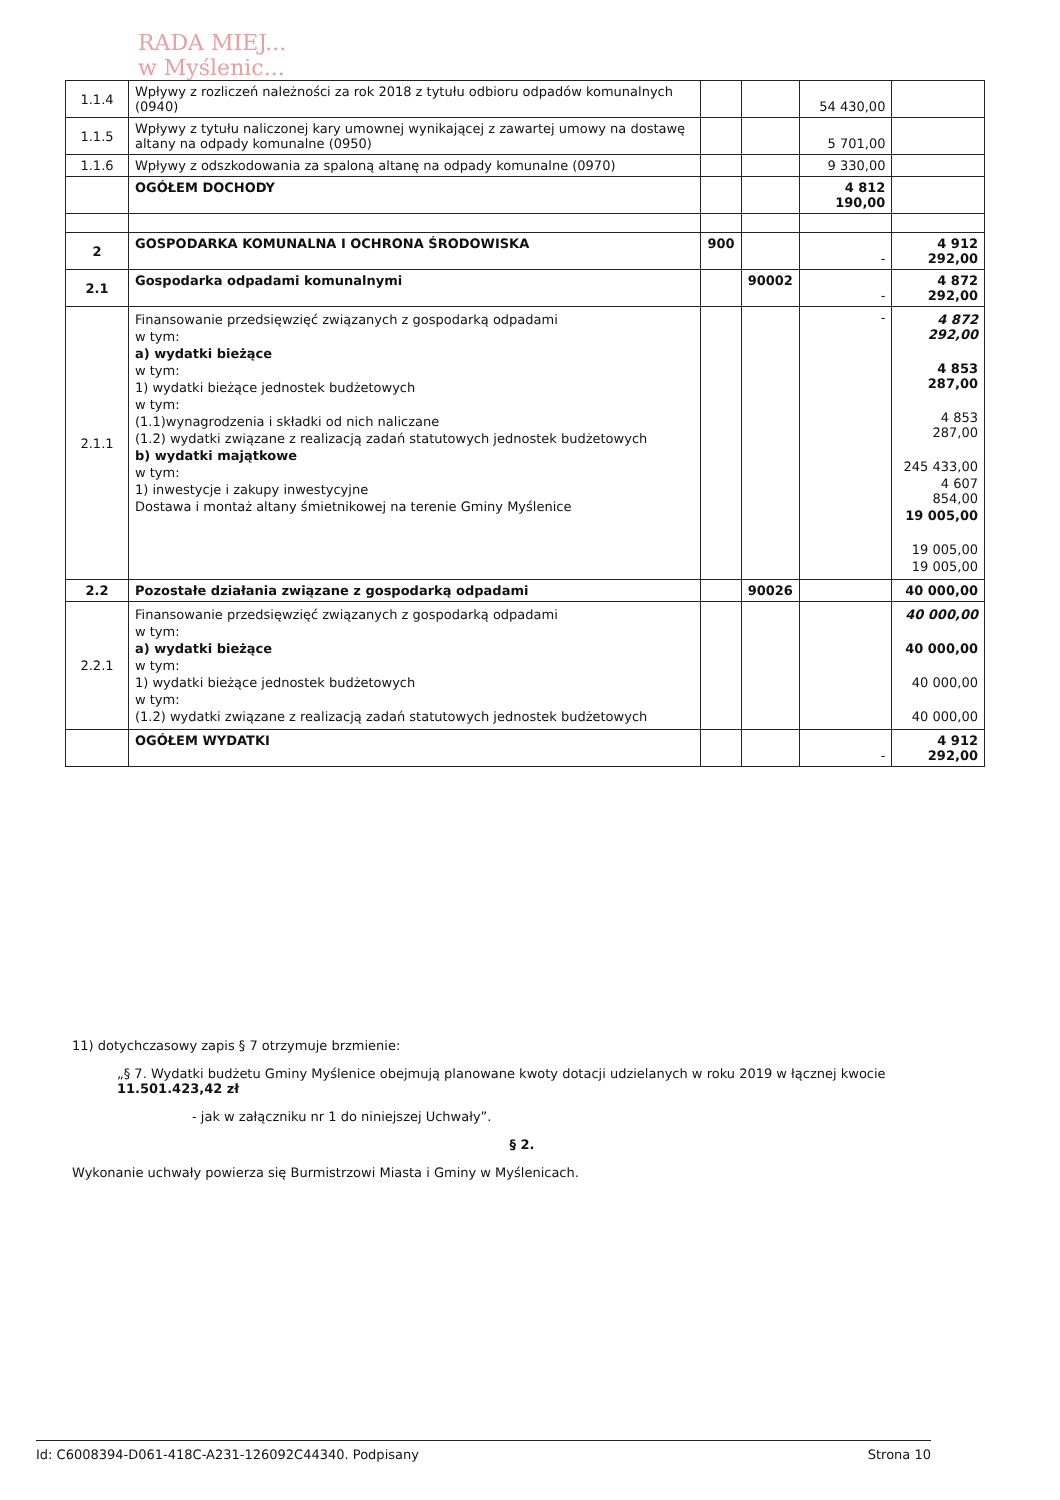RADA MIEJ...
w Myślenic...
| 1.1.4 | Wpływy z rozliczeń należności za rok 2018 z tytułu odbioru odpadów komunalnych (0940) | | | 54 430,00 | |
| 1.1.5 | Wpływy z tytułu naliczonej kary umownej wynikającej z zawartej umowy na dostawę altany na odpady komunalne (0950) | | | 5 701,00 | |
| 1.1.6 | Wpływy z odszkodowania za spaloną altanę na odpady komunalne (0970) | | | 9 330,00 | |
| | OGÓŁEM DOCHODY | | | 4 812 190,00 | |
| 2 | GOSPODARKA KOMUNALNA I OCHRONA ŚRODOWISKA | 900 | | - | 4 912 292,00 |
| 2.1 | Gospodarka odpadami komunalnymi | | 90002 | - | 4 872 292,00 |
| 2.1.1 | Finansowanie przedsięwzięć związanych z gospodarką odpadami w tym: a) wydatki bieżące w tym: 1) wydatki bieżące jednostek budżetowych w tym: (1.1)wynagrodzenia i składki od nich naliczane (1.2) wydatki związane z realizacją zadań statutowych jednostek budżetowych b) wydatki majątkowe w tym: 1) inwestycje i zakupy inwestycyjne Dostawa i montaż altany śmietnikowej na terenie Gminy Myślenice | | | - | 4 872 292,00 4 853 287,00 4 853 287,00 245 433,00 4 607 854,00 19 005,00 19 005,00 19 005,00 |
| 2.2 | Pozostałe działania związane z gospodarką odpadami | | 90026 | | 40 000,00 |
| 2.2.1 | Finansowanie przedsięwzięć związanych z gospodarką odpadami w tym: a) wydatki bieżące w tym: 1) wydatki bieżące jednostek budżetowych w tym: (1.2) wydatki związane z realizacją zadań statutowych jednostek budżetowych | | | | 40 000,00 40 000,00 40 000,00 40 000,00 |
| | OGÓŁEM WYDATKI | | | - | 4 912 292,00 |
11) dotychczasowy zapis § 7 otrzymuje brzmienie:
„§ 7. Wydatki budżetu Gminy Myślenice obejmują planowane kwoty dotacji udzielanych w roku 2019 w łącznej kwocie 11.501.423,42 zł
- jak w załączniku nr 1 do niniejszej Uchwały”.
§ 2.
Wykonanie uchwały powierza się Burmistrzowi Miasta i Gminy w Myślenicach.
Id: C6008394-D061-418C-A231-126092C44340. Podpisany Strona 10